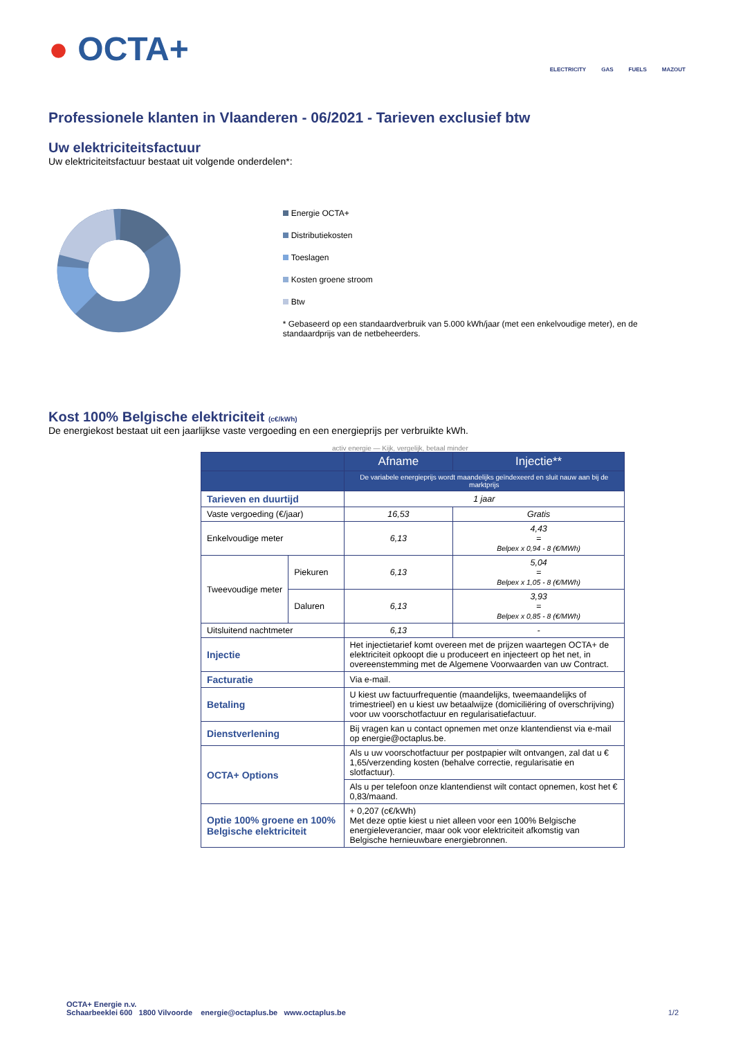● OCTA+
ELECTRICITY GAS FUELS MAZOUT
Professionele klanten in Vlaanderen - 06/2021 - Tarieven exclusief btw
Uw elektriciteitsfactuur
Uw elektriciteitsfactuur bestaat uit volgende onderdelen*:
Energie OCTA+
Distributiekosten
Toeslagen
Kosten groene stroom
Btw
* Gebaseerd op een standaardverbruik van 5.000 kWh/jaar (met een enkelvoudige meter), en de standaardprijs van de netbeheerders.
Kost 100% Belgische elektriciteit (c€/kWh)
De energiekost bestaat uit een jaarlijkse vaste vergoeding en een energieprijs per verbruikte kWh.
activ energie — Kijk, vergelijk, betaal minder
| | | Afname | Injectie** |
| --- | --- | --- | --- |
| | | De variabele energieprijs wordt maandelijks geïndexeerd en sluit nauw aan bij de marktprijs | |
| Tarieven en duurtijd | | 1 jaar | |
| Vaste vergoeding (€/jaar) | | 16,53 | Gratis |
| Enkelvoudige meter | | 6,13 | 4,43 = Belpex x 0,94 - 8 (€/MWh) |
| Tweevoudige meter | Piekuren | 6,13 | 5,04 = Belpex x 1,05 - 8 (€/MWh) |
| | Daluren | 6,13 | 3,93 = Belpex x 0,85 - 8 (€/MWh) |
| Uitsluitend nachtmeter | | 6,13 | - |
| Injectie | | Het injectietarief komt overeen met de prijzen waartegen OCTA+ de elektriciteit opkoopt die u produceert en injecteert op het net, in overeenstemming met de Algemene Voorwaarden van uw Contract. | |
| Facturatie | | Via e-mail. | |
| Betaling | | U kiest uw factuurfrequentie (maandelijks, tweemaandelijks of trimestrieel) en u kiest uw betaalwijze (domiciliëring of overschrijving) voor uw voorschotfactuur en regularisatiefactuur. | |
| Dienstverlening | | Bij vragen kan u contact opnemen met onze klantendienst via e-mail op energie@octaplus.be. | |
| OCTA+ Options | | Als u uw voorschotfactuur per postpapier wilt ontvangen, zal dat u € 1,65/verzending kosten (behalve correctie, regularisatie en slotfactuur). | |
| | | Als u per telefoon onze klantendienst wilt contact opnemen, kost het € 0,83/maand. | |
| Optie 100% groene en 100% Belgische elektriciteit | | + 0,207 (c€/kWh) Met deze optie kiest u niet alleen voor een 100% Belgische energieleverancier, maar ook voor elektriciteit afkomstig van Belgische hernieuwbare energiebronnen. | |
OCTA+ Energie n.v.
Schaarbeeklei 600 1800 Vilvoorde energie@octaplus.be www.octaplus.be
1/2